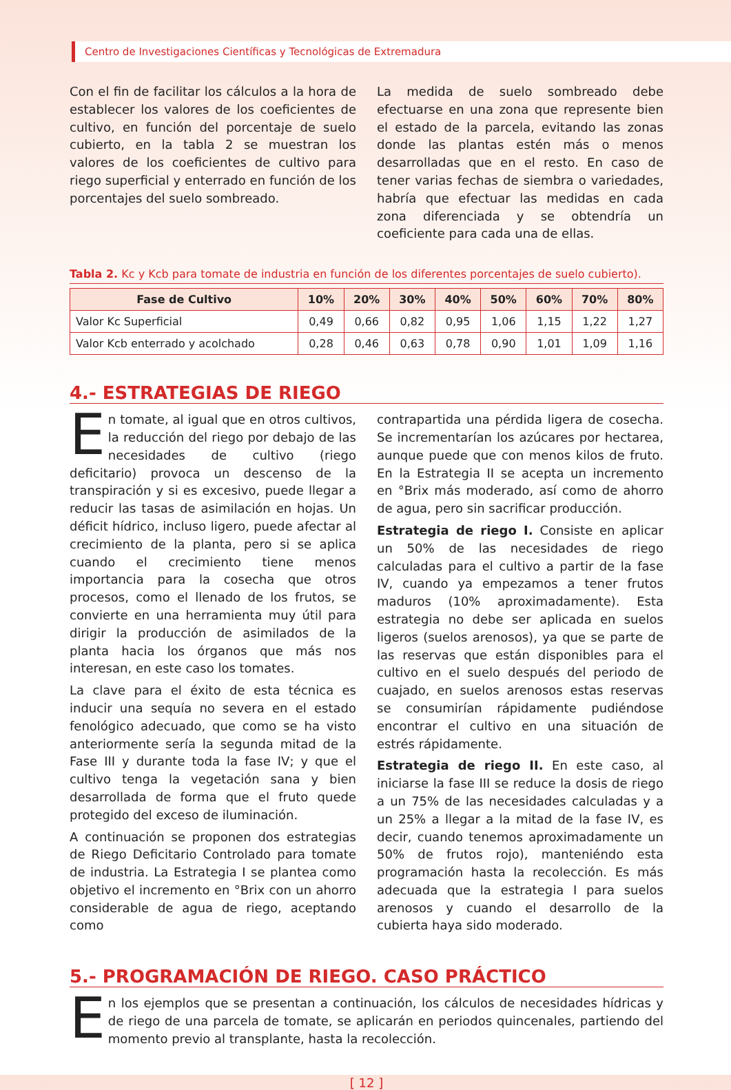Centro de Investigaciones Científicas y Tecnológicas de Extremadura
Con el fin de facilitar los cálculos a la hora de establecer los valores de los coeficientes de cultivo, en función del porcentaje de suelo cubierto, en la tabla 2 se muestran los valores de los coeficientes de cultivo para riego superficial y enterrado en función de los porcentajes del suelo sombreado.
La medida de suelo sombreado debe efectuarse en una zona que represente bien el estado de la parcela, evitando las zonas donde las plantas estén más o menos desarrolladas que en el resto. En caso de tener varias fechas de siembra o variedades, habría que efectuar las medidas en cada zona diferenciada y se obtendría un coeficiente para cada una de ellas.
Tabla 2. Kc y Kcb para tomate de industria en función de los diferentes porcentajes de suelo cubierto).
| Fase de Cultivo | 10% | 20% | 30% | 40% | 50% | 60% | 70% | 80% |
| --- | --- | --- | --- | --- | --- | --- | --- | --- |
| Valor Kc Superficial | 0,49 | 0,66 | 0,82 | 0,95 | 1,06 | 1,15 | 1,22 | 1,27 |
| Valor Kcb enterrado y acolchado | 0,28 | 0,46 | 0,63 | 0,78 | 0,90 | 1,01 | 1,09 | 1,16 |
4.- ESTRATEGIAS DE RIEGO
En tomate, al igual que en otros cultivos, la reducción del riego por debajo de las necesidades de cultivo (riego deficitario) provoca un descenso de la transpiración y si es excesivo, puede llegar a reducir las tasas de asimilación en hojas. Un déficit hídrico, incluso ligero, puede afectar al crecimiento de la planta, pero si se aplica cuando el crecimiento tiene menos importancia para la cosecha que otros procesos, como el llenado de los frutos, se convierte en una herramienta muy útil para dirigir la producción de asimilados de la planta hacia los órganos que más nos interesan, en este caso los tomates.
La clave para el éxito de esta técnica es inducir una sequía no severa en el estado fenológico adecuado, que como se ha visto anteriormente sería la segunda mitad de la Fase III y durante toda la fase IV; y que el cultivo tenga la vegetación sana y bien desarrollada de forma que el fruto quede protegido del exceso de iluminación.
A continuación se proponen dos estrategias de Riego Deficitario Controlado para tomate de industria. La Estrategia I se plantea como objetivo el incremento en °Brix con un ahorro considerable de agua de riego, aceptando como
contrapartida una pérdida ligera de cosecha. Se incrementarían los azúcares por hectarea, aunque puede que con menos kilos de fruto. En la Estrategia II se acepta un incremento en °Brix más moderado, así como de ahorro de agua, pero sin sacrificar producción.
Estrategia de riego I. Consiste en aplicar un 50% de las necesidades de riego calculadas para el cultivo a partir de la fase IV, cuando ya empezamos a tener frutos maduros (10% aproximadamente). Esta estrategia no debe ser aplicada en suelos ligeros (suelos arenosos), ya que se parte de las reservas que están disponibles para el cultivo en el suelo después del periodo de cuajado, en suelos arenosos estas reservas se consumirían rápidamente pudiéndose encontrar el cultivo en una situación de estrés rápidamente.
Estrategia de riego II. En este caso, al iniciarse la fase III se reduce la dosis de riego a un 75% de las necesidades calculadas y a un 25% a llegar a la mitad de la fase IV, es decir, cuando tenemos aproximadamente un 50% de frutos rojo), manteniéndo esta programación hasta la recolección. Es más adecuada que la estrategia I para suelos arenosos y cuando el desarrollo de la cubierta haya sido moderado.
5.- PROGRAMACIÓN DE RIEGO. CASO PRÁCTICO
En los ejemplos que se presentan a continuación, los cálculos de necesidades hídricas y de riego de una parcela de tomate, se aplicarán en periodos quincenales, partiendo del momento previo al transplante, hasta la recolección.
[ 12 ]